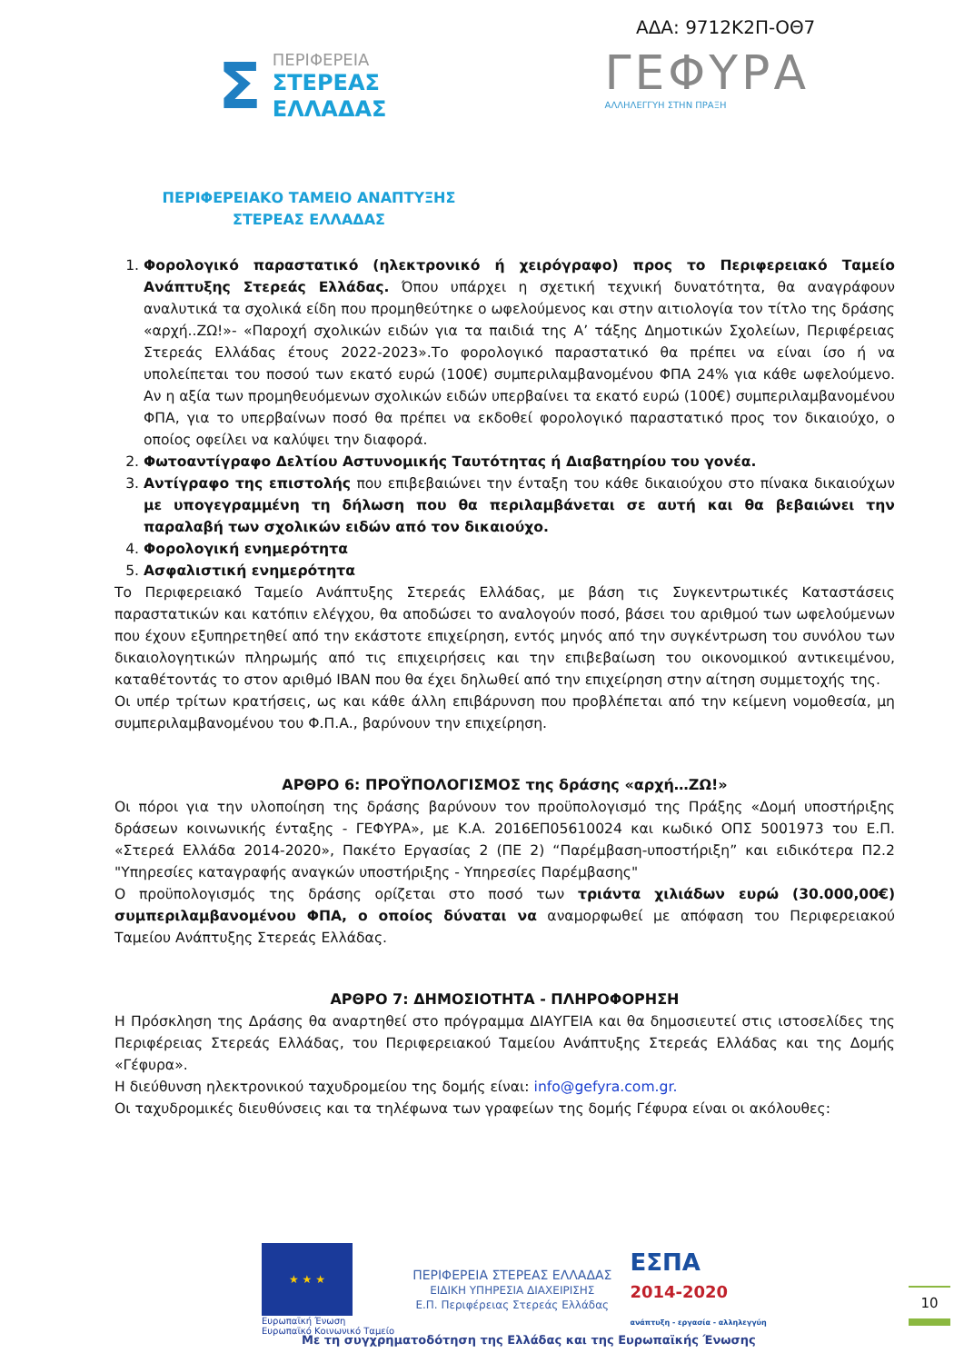ΑΔΑ: 9712Κ2Π-ΟΘ7
Σ
ΠΕΡΙΦΕΡΕΙΑ
ΣΤΕΡΕΑΣ
ΕΛΛΑΔΑΣ
ΓΕΦΥΡΑ
ΑΛΛΗΛΕΓΓΥΗ ΣΤΗΝ ΠΡΑΞΗ
ΠΕΡΙΦΕΡΕΙΑΚΟ ΤΑΜΕΙΟ ΑΝΑΠΤΥΞΗΣ
ΣΤΕΡΕΑΣ ΕΛΛΑΔΑΣ
1. Φορολογικό παραστατικό (ηλεκτρονικό ή χειρόγραφο) προς το Περιφερειακό Ταμείο Ανάπτυξης Στερεάς Ελλάδας. Όπου υπάρχει η σχετική τεχνική δυνατότητα, θα αναγράφουν αναλυτικά τα σχολικά είδη που προμηθεύτηκε ο ωφελούμενος και στην αιτιολογία τον τίτλο της δράσης «αρχή..ΖΩ!»- «Παροχή σχολικών ειδών για τα παιδιά της Α’ τάξης Δημοτικών Σχολείων, Περιφέρειας Στερεάς Ελλάδας έτους 2022-2023».Το φορολογικό παραστατικό θα πρέπει να είναι ίσο ή να υπολείπεται του ποσού των εκατό ευρώ (100€) συμπεριλαμβανομένου ΦΠΑ 24% για κάθε ωφελούμενο. Αν η αξία των προμηθευόμενων σχολικών ειδών υπερβαίνει τα εκατό ευρώ (100€) συμπεριλαμβανομένου ΦΠΑ, για το υπερβαίνων ποσό θα πρέπει να εκδοθεί φορολογικό παραστατικό προς τον δικαιούχο, ο οποίος οφείλει να καλύψει την διαφορά.
2. Φωτοαντίγραφο Δελτίου Αστυνομικής Ταυτότητας ή Διαβατηρίου του γονέα.
3. Αντίγραφο της επιστολής που επιβεβαιώνει την ένταξη του κάθε δικαιούχου στο πίνακα δικαιούχων με υπογεγραμμένη τη δήλωση που θα περιλαμβάνεται σε αυτή και θα βεβαιώνει την παραλαβή των σχολικών ειδών από τον δικαιούχο.
4. Φορολογική ενημερότητα
5. Ασφαλιστική ενημερότητα
Το Περιφερειακό Ταμείο Ανάπτυξης Στερεάς Ελλάδας, με βάση τις Συγκεντρωτικές Καταστάσεις παραστατικών και κατόπιν ελέγχου, θα αποδώσει το αναλογούν ποσό, βάσει του αριθμού των ωφελούμενων που έχουν εξυπηρετηθεί από την εκάστοτε επιχείρηση, εντός μηνός από την συγκέντρωση του συνόλου των δικαιολογητικών πληρωμής από τις επιχειρήσεις και την επιβεβαίωση του οικονομικού αντικειμένου, καταθέτοντάς το στον αριθμό IBAN που θα έχει δηλωθεί από την επιχείρηση στην αίτηση συμμετοχής της.
Οι υπέρ τρίτων κρατήσεις, ως και κάθε άλλη επιβάρυνση που προβλέπεται από την κείμενη νομοθεσία, μη συμπεριλαμβανομένου του Φ.Π.Α., βαρύνουν την επιχείρηση.
ΑΡΘΡΟ 6: ΠΡΟΫΠΟΛΟΓΙΣΜΟΣ της δράσης «αρχή…ΖΩ!»
Οι πόροι για την υλοποίηση της δράσης βαρύνουν τον προϋπολογισμό της Πράξης «Δομή υποστήριξης δράσεων κοινωνικής ένταξης - ΓΕΦΥΡΑ», με Κ.Α. 2016ΕΠ05610024 και κωδικό ΟΠΣ 5001973 του Ε.Π. «Στερεά Ελλάδα 2014-2020», Πακέτο Εργασίας 2 (ΠΕ 2) “Παρέμβαση-υποστήριξη” και ειδικότερα Π2.2 "Υπηρεσίες καταγραφής αναγκών υποστήριξης - Υπηρεσίες Παρέμβασης"
Ο προϋπολογισμός της δράσης ορίζεται στο ποσό των τριάντα χιλιάδων ευρώ (30.000,00€) συμπεριλαμβανομένου ΦΠΑ, ο οποίος δύναται να αναμορφωθεί με απόφαση του Περιφερειακού Ταμείου Ανάπτυξης Στερεάς Ελλάδας.
ΑΡΘΡΟ 7: ΔΗΜΟΣΙΟΤΗΤΑ - ΠΛΗΡΟΦΟΡΗΣΗ
Η Πρόσκληση της Δράσης θα αναρτηθεί στο πρόγραμμα ΔΙΑΥΓΕΙΑ και θα δημοσιευτεί στις ιστοσελίδες της Περιφέρειας Στερεάς Ελλάδας, του Περιφερειακού Ταμείου Ανάπτυξης Στερεάς Ελλάδας και της Δομής «Γέφυρα».
Η διεύθυνση ηλεκτρονικού ταχυδρομείου της δομής είναι: info@gefyra.com.gr.
Οι ταχυδρομικές διευθύνσεις και τα τηλέφωνα των γραφείων της δομής Γέφυρα είναι οι ακόλουθες:
★ ★ ★
Ευρωπαϊκή Ένωση
Ευρωπαϊκό Κοινωνικό Ταμείο
ΠΕΡΙΦΕΡΕΙΑ ΣΤΕΡΕΑΣ ΕΛΛΑΔΑΣ
ΕΙΔΙΚΗ ΥΠΗΡΕΣΙΑ ΔΙΑΧΕΙΡΙΣΗΣ
Ε.Π. Περιφέρειας Στερεάς Ελλάδας
ΕΣΠΑ
2014-2020
ανάπτυξη - εργασία - αλληλεγγύη
10
Με τη συγχρηματοδότηση της Ελλάδας και της Ευρωπαϊκής Ένωσης